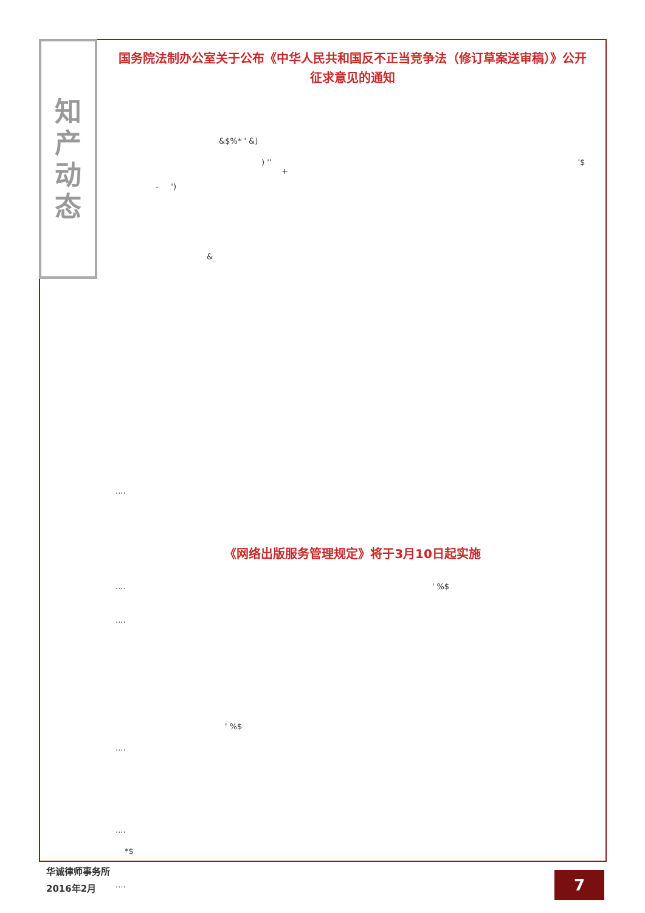知
产
动
态
国务院法制办公室关于公布《中华人民共和国反不正当竞争法（修订草案送审稿）》公开征求意见的通知
&$%* ' &)
) '' '$ +
- ')
&
....
《网络出版服务管理规定》将于3月10日起实施
.... ' %$
....
' %$
....
....
*$
....
华诚律师事务所
2016年2月
7